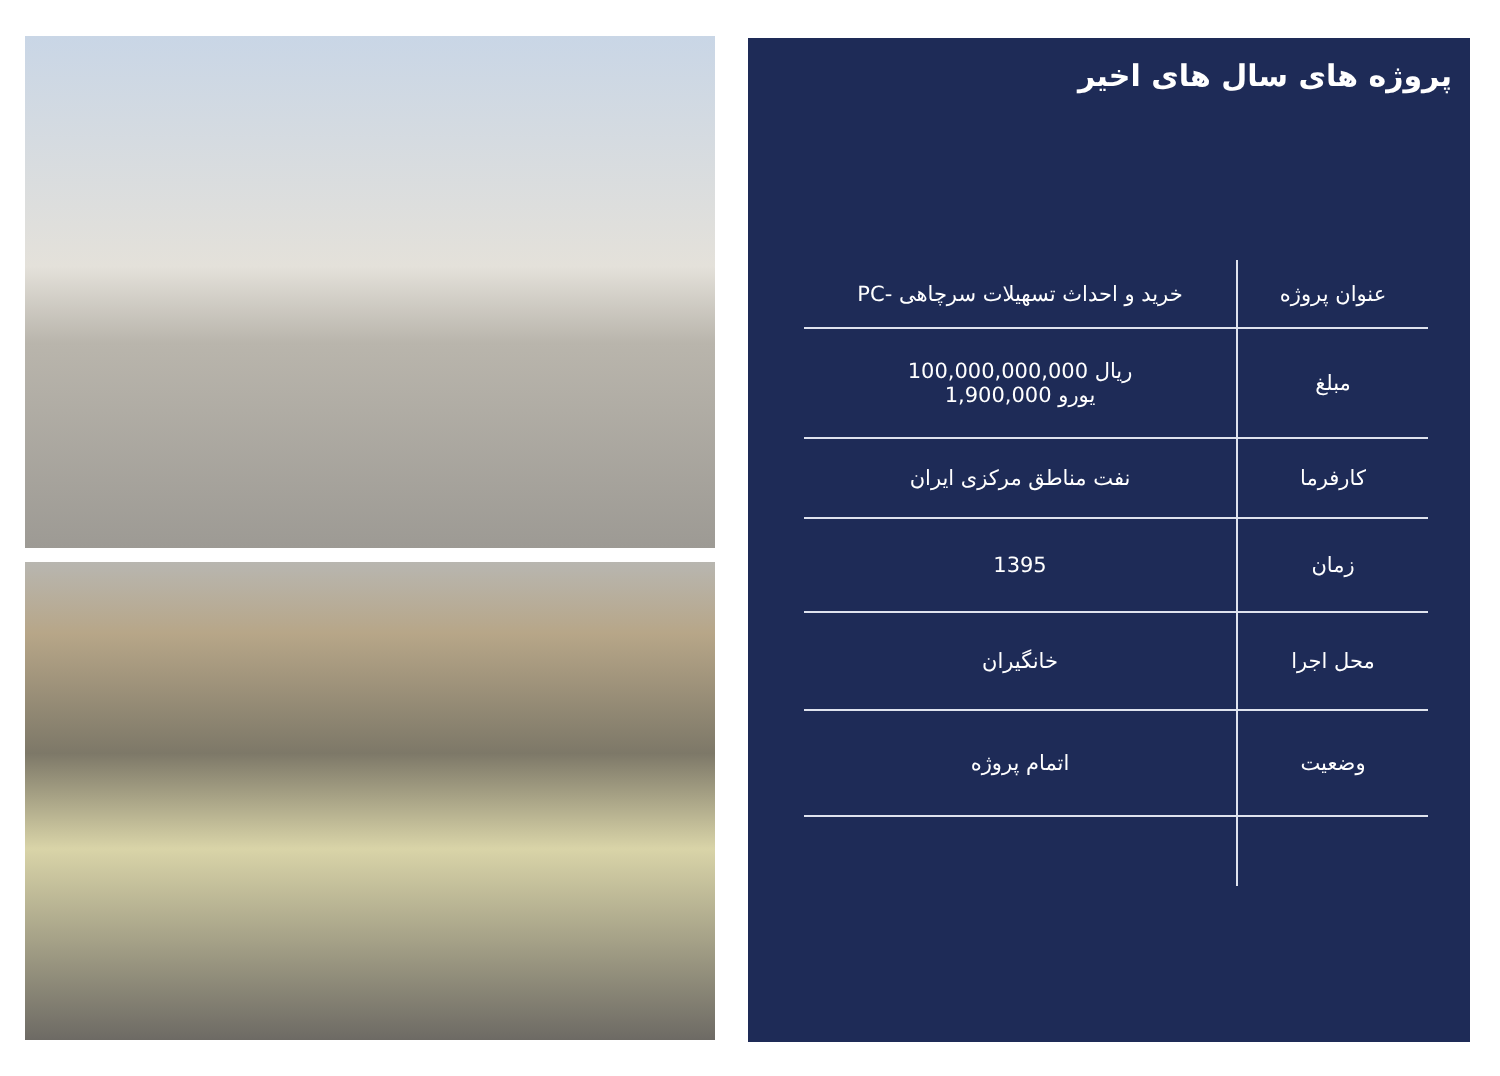پروژه های سال های اخیر
| عنوان پروژه | خرید و احداث تسهیلات سرچاهی -PC |
| مبلغ | ریال 100,000,000,000 یورو 1,900,000 |
| کارفرما | نفت مناطق مرکزی ایران |
| زمان | 1395 |
| محل اجرا | خانگیران |
| وضعیت | اتمام پروژه |